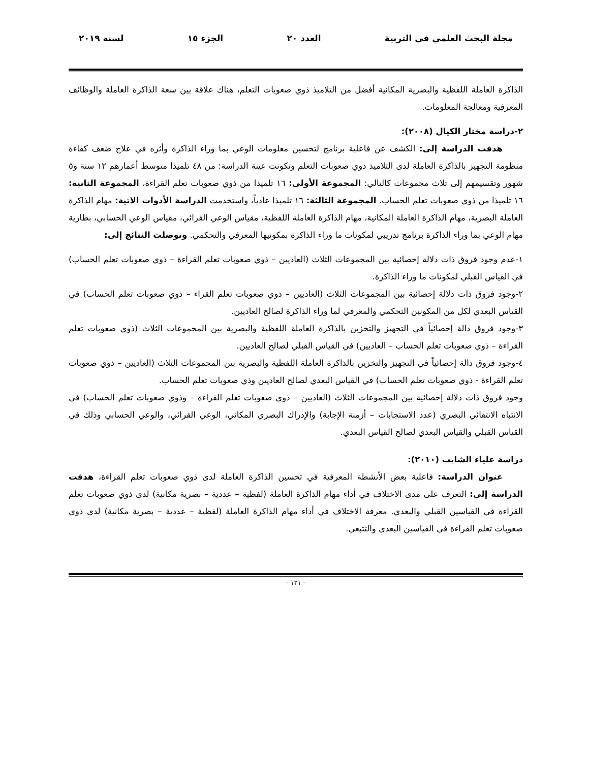مجلة البحث العلمي في التربية العدد ٢٠ الجزء ١٥ لسنة ٢٠١٩
الذاكرة العاملة اللفظية والبصرية المكانية أفضل من التلاميذ ذوي صعوبات التعلم، هناك علاقة بين سعة الذاكرة العاملة والوظائف المعرفية ومعالجة المعلومات.
٢-دراسة مختار الكيال (٢٠٠٨):
هدفت الدراسة إلى: الكشف عن فاعلية برنامج لتحسين معلومات الوعي بما وراء الذاكرة وأثره في علاج ضعف كفاءة منظومة التجهيز بالذاكرة العاملة لدى التلاميذ ذوي صعوبات التعلم وتكونت عينة الدراسة: من ٤٨ تلميذا متوسط أعمارهم ١٢ سنة و٥ شهور وتقسيمهم إلى ثلاث مجموعات كالتالي: المجموعة الأولى: ١٦ تلميذا من ذوي صعوبات تعلم القراءة، المجموعة الثانية: ١٦ تلميذا من ذوي صعوبات تعلم الحساب. المجموعة الثالثة: ١٦ تلميذا عادياً، واستخدمت الدراسة الأدوات الاتية: مهام الذاكرة العاملة البصرية، مهام الذاكرة العاملة المكانية، مهام الذاكرة العاملة اللفظية، مقياس الوعي القرائي، مقياس الوعي الحسابي، بطارية مهام الوعي بما وراء الذاكرة برنامج تدريبي لمكونات ما وراء الذاكرة بمكونيها المعرفي والتحكمي. وتوصلت النتائج إلى:
١-عدم وجود فروق ذات دلالة إحصائية بين المجموعات الثلاث (العاديين – ذوي صعوبات تعلم القراءة – ذوي صعوبات تعلم الحساب) في القياس القبلي لمكونات ما وراء الذاكرة.
٢-وجود فروق ذات دلالة إحصائية بين المجموعات الثلاث (العاديين – ذوي صعوبات تعلم القراء – ذوي صعوبات تعلم الحساب) في القياس البعدي لكل من المكونين التحكمي والمعرفي لما وراء الذاكرة لصالح العاديين.
٣-وجود فروق دالة إحصائياً في التجهيز والتخزين بالذاكرة العاملة اللفظية والبصرية بين المجموعات الثلاث (ذوي صعوبات تعلم القراءة – ذوي صعوبات تعلم الحساب – العاديين) في القياس القبلي لصالح العاديين.
٤-وجود فروق دالة إحصائياً في التجهيز والتخزين بالذاكرة العاملة اللفظية والبصرية بين المجموعات الثلاث (العاديين – ذوي صعوبات تعلم القراءة - ذوي صعوبات تعلم الحساب) في القياس البعدي لصالح العاديين وذي صعوبات تعلم الحساب.
وجود فروق ذات دلالة إحصائية بين المجموعات الثلاث (العاديين – ذوي صعوبات تعلم القراءة – وذوي صعوبات تعلم الحساب) في الانتباه الانتقائي البصري (عدد الاستجابات – أزمنة الإجابة) والإدراك البصري المكاني، الوعي القرائي، والوعي الحسابي وذلك في القياس القبلي والقياس البعدي لصالح القياس البعدي.
دراسة علياء الشايب (٢٠١٠):
عنوان الدراسة: فاعلية بعض الأنشطة المعرفية في تحسين الذاكرة العاملة لدى ذوي صعوبات تعلم القراءة، هدفت الدراسة إلى: التعرف على مدى الاختلاف في أداء مهام الذاكرة العاملة (لفظية – عددية – بصرية مكانية) لدى ذوي صعوبات تعلم القراءة في القياسين القبلي والبعدي. معرفة الاختلاف في أداء مهام الذاكرة العاملة (لفظية – عددية – بصرية مكانية) لدى ذوي صعوبات تعلم القراءة في القياسين البعدي والتتبعي.
- ١٢١ -